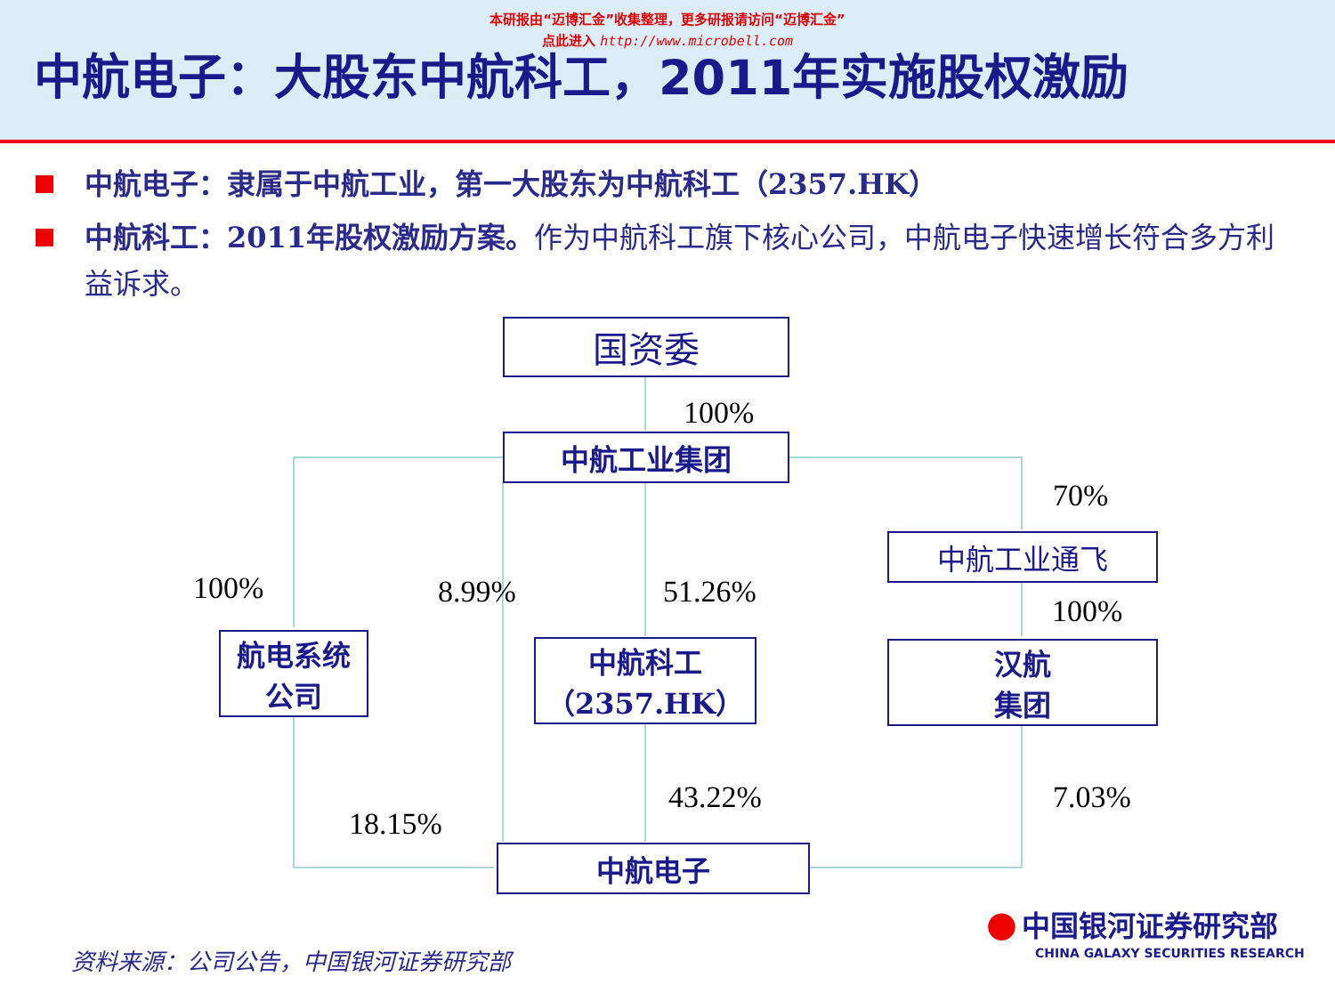本研报由“迈博汇金”收集整理，更多研报请访问“迈博汇金”
点此进入 http://www.microbell.com
中航电子：大股东中航科工，2011年实施股权激励
中航电子：隶属于中航工业，第一大股东为中航科工（2357.HK）
中航科工：2011年股权激励方案。作为中航科工旗下核心公司，中航电子快速增长符合多方利益诉求。
国资委
中航工业集团
中航工业通飞
航电系统
公司
中航科工
（2357.HK）
汉航
集团
中航电子
100%
70%
100% 8.99% 51.26%
100%
43.22% 7.03%
18.15%
● 中国银河证券研究部
CHINA GALAXY SECURITIES RESEARCH
资料来源：公司公告，中国银河证券研究部